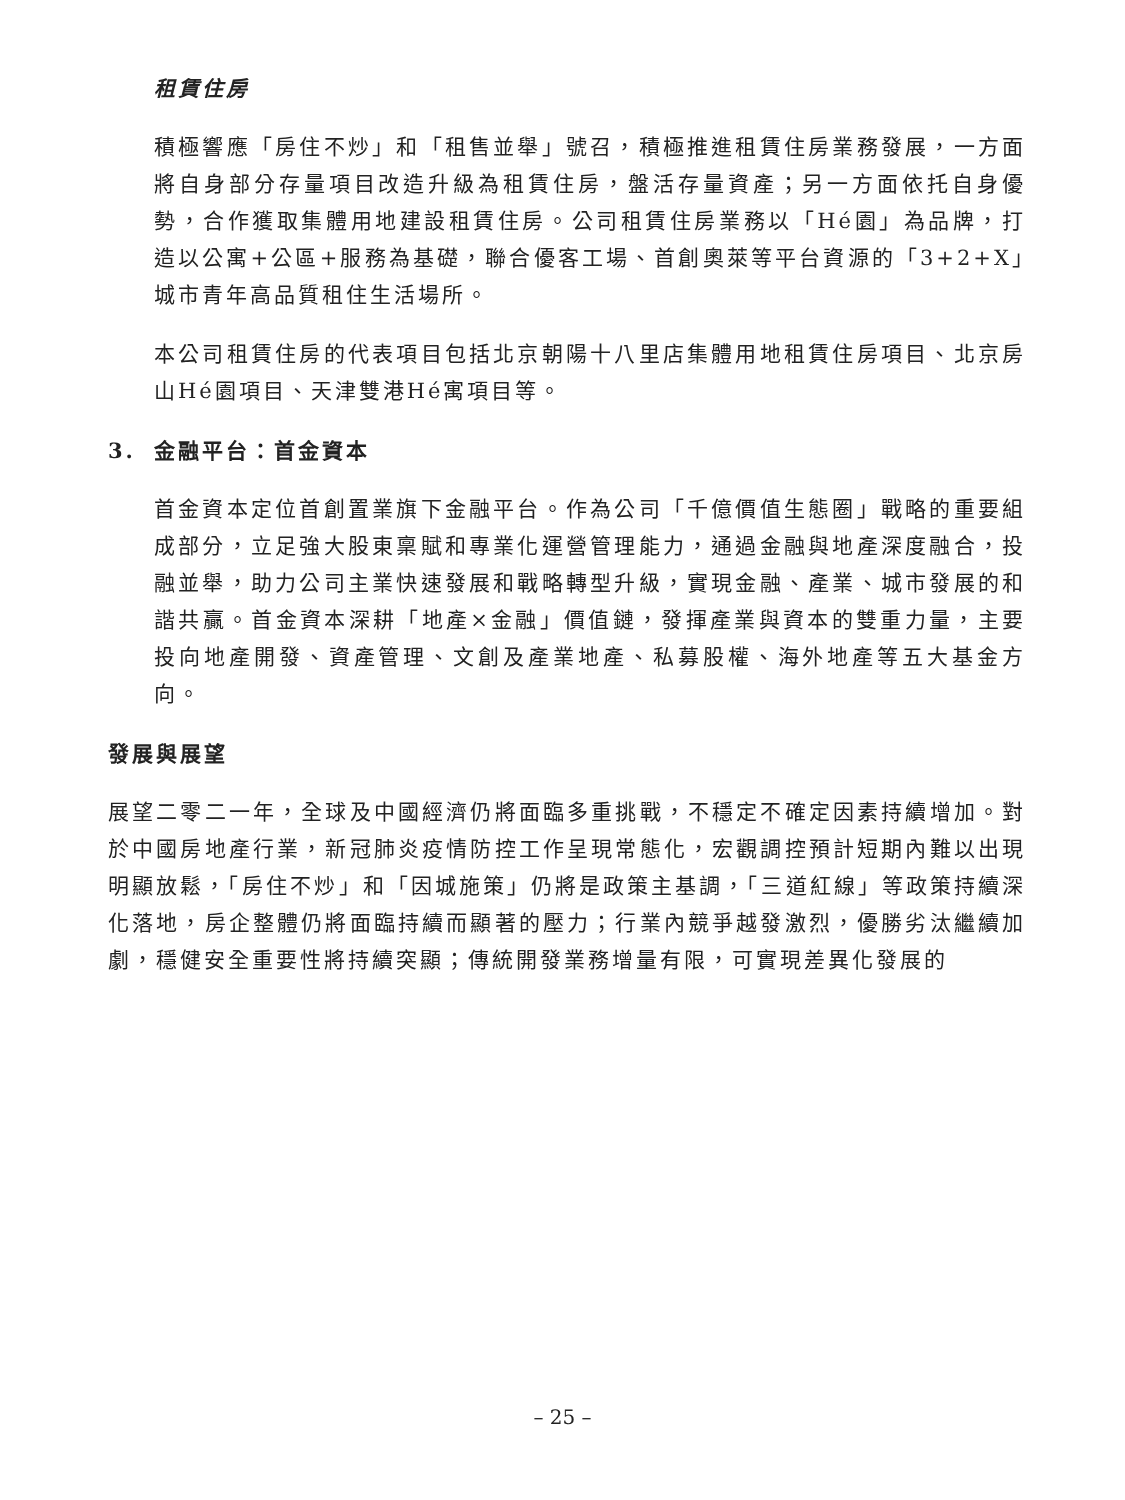租賃住房
積極響應「房住不炒」和「租售並舉」號召，積極推進租賃住房業務發展，一方面將自身部分存量項目改造升級為租賃住房，盤活存量資產；另一方面依托自身優勢，合作獲取集體用地建設租賃住房。公司租賃住房業務以「Hé園」為品牌，打造以公寓+公區+服務為基礎，聯合優客工場、首創奧萊等平台資源的「3+2+X」城市青年高品質租住生活場所。
本公司租賃住房的代表項目包括北京朝陽十八里店集體用地租賃住房項目、北京房山Hé園項目、天津雙港Hé寓項目等。
3. 金融平台：首金資本
首金資本定位首創置業旗下金融平台。作為公司「千億價值生態圈」戰略的重要組成部分，立足強大股東稟賦和專業化運營管理能力，通過金融與地產深度融合，投融並舉，助力公司主業快速發展和戰略轉型升級，實現金融、產業、城市發展的和諧共贏。首金資本深耕「地產×金融」價值鏈，發揮產業與資本的雙重力量，主要投向地產開發、資產管理、文創及產業地產、私募股權、海外地產等五大基金方向。
發展與展望
展望二零二一年，全球及中國經濟仍將面臨多重挑戰，不穩定不確定因素持續增加。對於中國房地產行業，新冠肺炎疫情防控工作呈現常態化，宏觀調控預計短期內難以出現明顯放鬆，「房住不炒」和「因城施策」仍將是政策主基調，「三道紅線」等政策持續深化落地，房企整體仍將面臨持續而顯著的壓力；行業內競爭越發激烈，優勝劣汰繼續加劇，穩健安全重要性將持續突顯；傳統開發業務增量有限，可實現差異化發展的
– 25 –